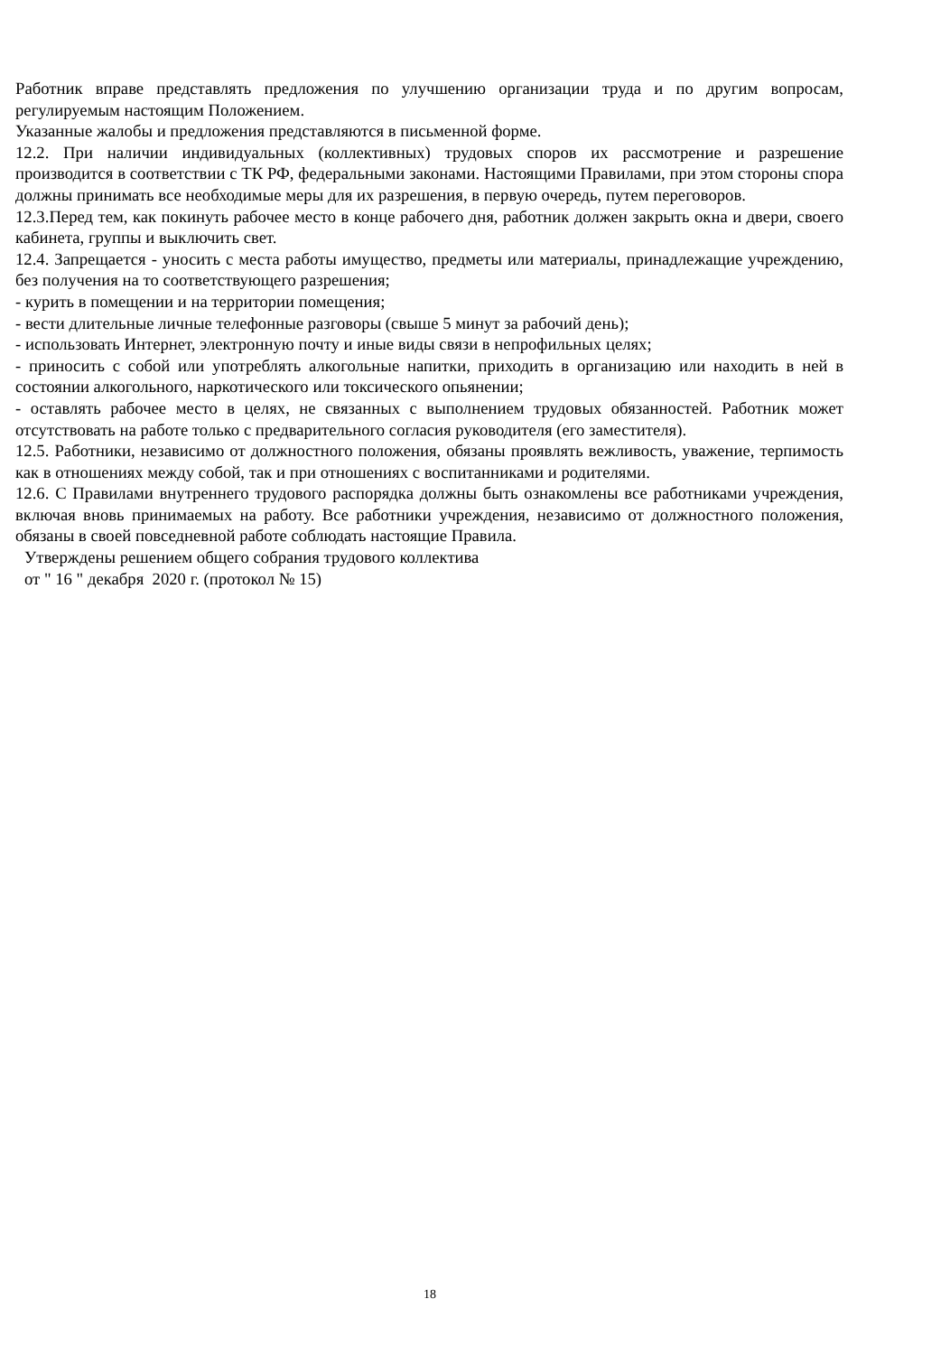Работник вправе представлять предложения по улучшению организации труда и по другим вопросам, регулируемым настоящим Положением.
Указанные жалобы и предложения представляются в письменной форме.
12.2. При наличии индивидуальных (коллективных) трудовых споров их рассмотрение и разрешение производится в соответствии с ТК РФ, федеральными законами. Настоящими Правилами, при этом стороны спора должны принимать все необходимые меры для их разрешения, в первую очередь, путем переговоров.
12.3.Перед тем, как покинуть рабочее место в конце рабочего дня, работник должен закрыть окна и двери, своего кабинета, группы и выключить свет.
12.4. Запрещается - уносить с места работы имущество, предметы или материалы, принадлежащие учреждению, без получения на то соответствующего разрешения;
- курить в помещении и на территории помещения;
- вести длительные личные телефонные разговоры (свыше 5 минут за рабочий день);
- использовать Интернет, электронную почту и иные виды связи в непрофильных целях;
- приносить с собой или употреблять алкогольные напитки, приходить в организацию или находить в ней в состоянии алкогольного, наркотического или токсического опьянении;
- оставлять рабочее место в целях, не связанных с выполнением трудовых обязанностей. Работник может отсутствовать на работе только с предварительного согласия руководителя (его заместителя).
12.5. Работники, независимо от должностного положения, обязаны проявлять вежливость, уважение, терпимость как в отношениях между собой, так и при отношениях с воспитанниками и родителями.
12.6. С Правилами внутреннего трудового распорядка должны быть ознакомлены все работниками учреждения, включая вновь принимаемых на работу. Все работники учреждения, независимо от должностного положения, обязаны в своей повседневной работе соблюдать настоящие Правила.
Утверждены решением общего собрания трудового коллектива
от " 16 " декабря 2020 г. (протокол № 15)
18